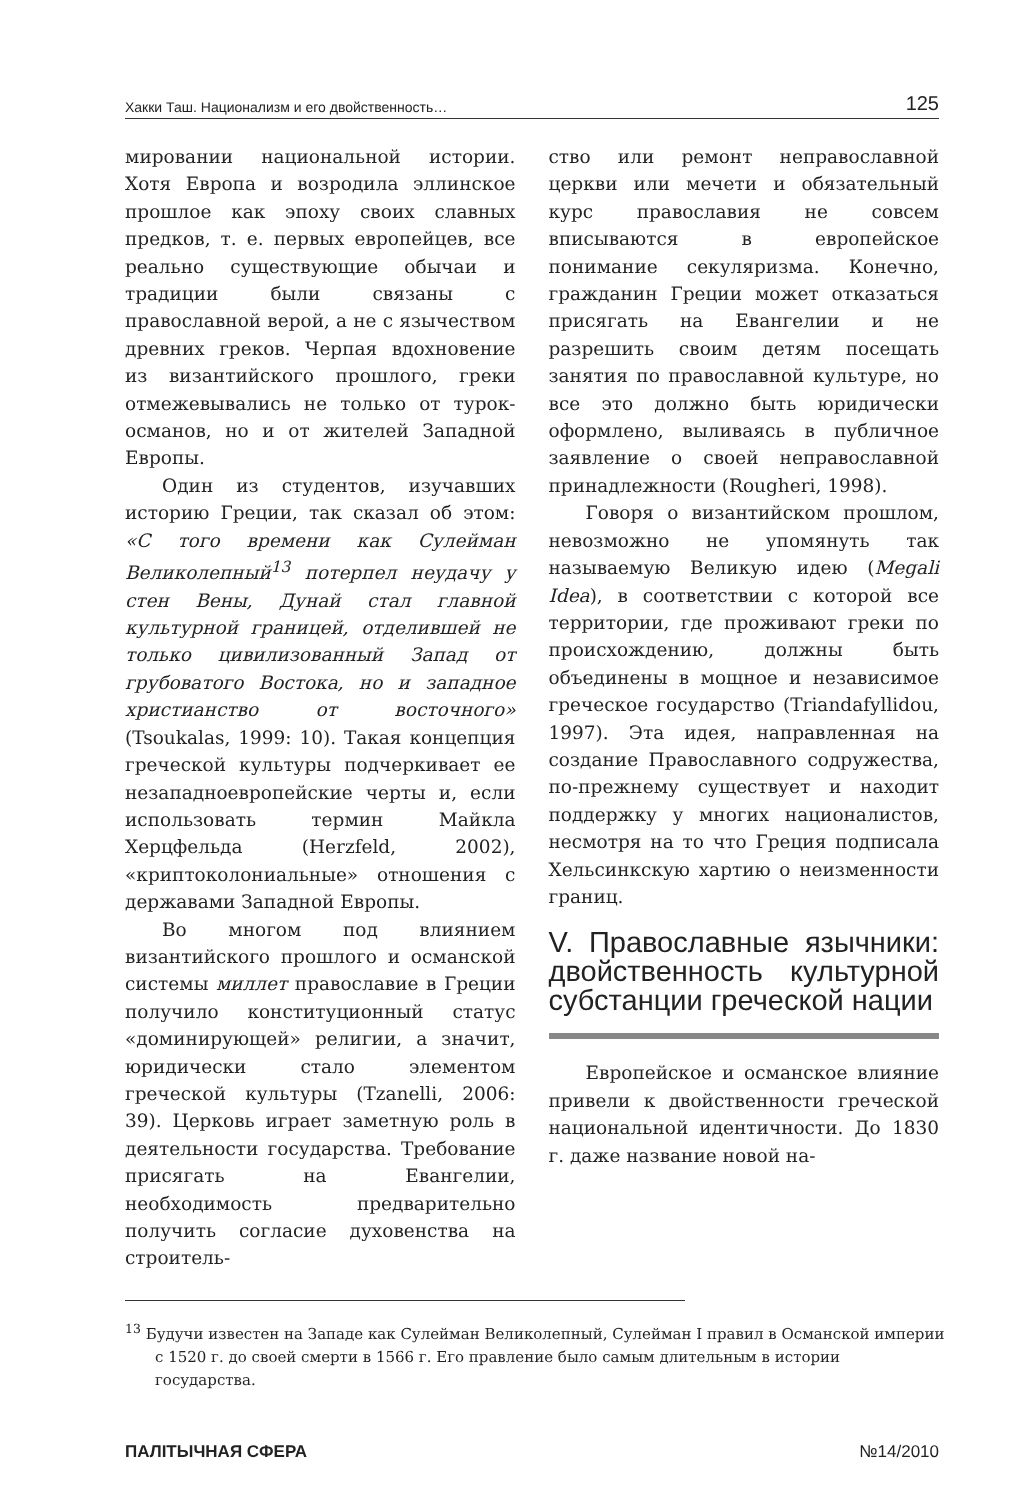Хакки Таш. Национализм и его двойственность… 125
мировании национальной истории. Хотя Европа и возродила эллинское прошлое как эпоху своих славных предков, т. е. первых европейцев, все реально существующие обычаи и традиции были связаны с православной верой, а не с язычеством древних греков. Черпая вдохновение из византийского прошлого, греки отмежевывались не только от турок-османов, но и от жителей Западной Европы.
Один из студентов, изучавших историю Греции, так сказал об этом: «С того времени как Сулейман Великолепный<sup>13</sup> потерпел неудачу у стен Вены, Дунай стал главной культурной границей, отделившей не только цивилизованный Запад от грубоватого Востока, но и западное христианство от восточного» (Tsoukalas, 1999: 10). Такая концепция греческой культуры подчеркивает ее незападноевропейские черты и, если использовать термин Майкла Херцфельда (Herzfeld, 2002), «криптоколониальные» отношения с державами Западной Европы.
Во многом под влиянием византийского прошлого и османской системы миллет православие в Греции получило конституционный статус «доминирующей» религии, а значит, юридически стало элементом греческой культуры (Tzanelli, 2006: 39). Церковь играет заметную роль в деятельности государства. Требование присягать на Евангелии, необходимость предварительно получить согласие духовенства на строитель-
ство или ремонт неправославной церкви или мечети и обязательный курс православия не совсем вписываются в европейское понимание секуляризма. Конечно, гражданин Греции может отказаться присягать на Евангелии и не разрешить своим детям посещать занятия по православной культуре, но все это должно быть юридически оформлено, выливаясь в публичное заявление о своей неправославной принадлежности (Rougheri, 1998).
Говоря о византийском прошлом, невозможно не упомянуть так называемую Великую идею (Megali Idea), в соответствии с которой все территории, где проживают греки по происхождению, должны быть объединены в мощное и независимое греческое государство (Triandafyllidou, 1997). Эта идея, направленная на создание Православного содружества, по-прежнему существует и находит поддержку у многих националистов, несмотря на то что Греция подписала Хельсинкскую хартию о неизменности границ.
V. Православные язычники: двойственность культурной субстанции греческой нации
Европейское и османское влияние привели к двойственности греческой национальной идентичности. До 1830 г. даже название новой на-
<sup>13</sup> Будучи известен на Западе как Сулейман Великолепный, Сулейман I правил в Османской империи с 1520 г. до своей смерти в 1566 г. Его правление было самым длительным в истории государства.
ПАЛІТЫЧНАЯ СФЕРА №14/2010